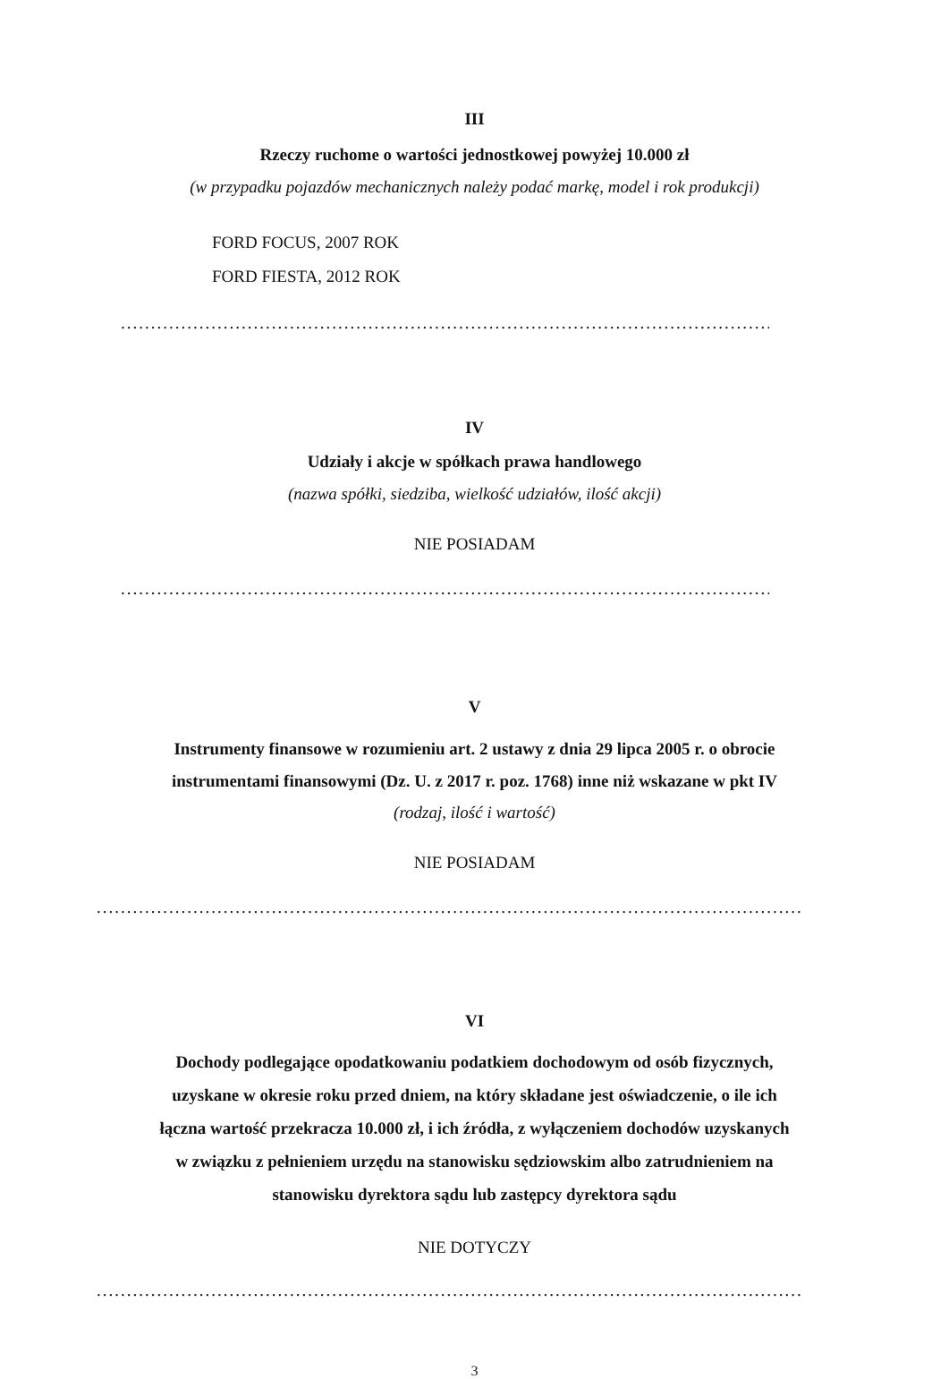III
Rzeczy ruchome o wartości jednostkowej powyżej 10.000 zł
(w przypadku pojazdów mechanicznych należy podać markę, model i rok produkcji)
FORD FOCUS, 2007 ROK
FORD FIESTA, 2012 ROK
.......................................................................................................................
IV
Udziały i akcje w spółkach prawa handlowego
(nazwa spółki, siedziba, wielkość udziałów, ilość akcji)
NIE POSIADAM
.......................................................................................................................
V
Instrumenty finansowe w rozumieniu art. 2 ustawy z dnia 29 lipca 2005 r. o obrocie
instrumentami finansowymi (Dz. U. z 2017 r. poz. 1768) inne niż wskazane w pkt IV
(rodzaj, ilość i wartość)
NIE POSIADAM
....................................................................................................................................
VI
Dochody podlegające opodatkowaniu podatkiem dochodowym od osób fizycznych,
uzyskane w okresie roku przed dniem, na który składane jest oświadczenie, o ile ich
łączna wartość przekracza 10.000 zł, i ich źródła, z wyłączeniem dochodów uzyskanych
w związku z pełnieniem urzędu na stanowisku sędziowskim albo zatrudnieniem na
stanowisku dyrektora sądu lub zastępcy dyrektora sądu
NIE DOTYCZY
....................................................................................................................................
3